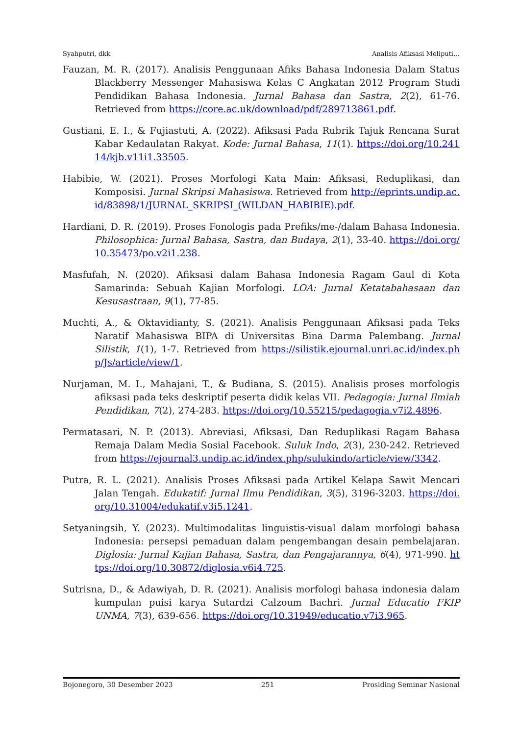Syahputri, dkk Analisis Afiksasi Meliputi…
Fauzan, M. R. (2017). Analisis Penggunaan Afiks Bahasa Indonesia Dalam Status Blackberry Messenger Mahasiswa Kelas C Angkatan 2012 Program Studi Pendidikan Bahasa Indonesia. Jurnal Bahasa dan Sastra, 2(2), 61-76. Retrieved from https://core.ac.uk/download/pdf/289713861.pdf.
Gustiani, E. I., & Fujiastuti, A. (2022). Afiksasi Pada Rubrik Tajuk Rencana Surat Kabar Kedaulatan Rakyat. Kode: Jurnal Bahasa, 11(1). https://doi.org/10.24114/kjb.v11i1.33505.
Habibie, W. (2021). Proses Morfologi Kata Main: Afiksasi, Reduplikasi, dan Komposisi. Jurnal Skripsi Mahasiswa. Retrieved from http://eprints.undip.ac.id/83898/1/JURNAL_SKRIPSI_(WILDAN_HABIBIE).pdf.
Hardiani, D. R. (2019). Proses Fonologis pada Prefiks/me-/dalam Bahasa Indonesia. Philosophica: Jurnal Bahasa, Sastra, dan Budaya, 2(1), 33-40. https://doi.org/10.35473/po.v2i1.238.
Masfufah, N. (2020). Afiksasi dalam Bahasa Indonesia Ragam Gaul di Kota Samarinda: Sebuah Kajian Morfologi. LOA: Jurnal Ketatabahasaan dan Kesusastraan, 9(1), 77-85.
Muchti, A., & Oktavidianty, S. (2021). Analisis Penggunaan Afiksasi pada Teks Naratif Mahasiswa BIPA di Universitas Bina Darma Palembang. Jurnal Silistik, 1(1), 1-7. Retrieved from https://silistik.ejournal.unri.ac.id/index.php/Js/article/view/1.
Nurjaman, M. I., Mahajani, T., & Budiana, S. (2015). Analisis proses morfologis afiksasi pada teks deskriptif peserta didik kelas VII. Pedagogia: Jurnal Ilmiah Pendidikan, 7(2), 274-283. https://doi.org/10.55215/pedagogia.v7i2.4896.
Permatasari, N. P. (2013). Abreviasi, Afiksasi, Dan Reduplikasi Ragam Bahasa Remaja Dalam Media Sosial Facebook. Suluk Indo, 2(3), 230-242. Retrieved from https://ejournal3.undip.ac.id/index.php/sulukindo/article/view/3342.
Putra, R. L. (2021). Analisis Proses Afiksasi pada Artikel Kelapa Sawit Mencari Jalan Tengah. Edukatif: Jurnal Ilmu Pendidikan, 3(5), 3196-3203. https://doi.org/10.31004/edukatif.v3i5.1241.
Setyaningsih, Y. (2023). Multimodalitas linguistis-visual dalam morfologi bahasa Indonesia: persepsi pemaduan dalam pengembangan desain pembelajaran. Diglosia: Jurnal Kajian Bahasa, Sastra, dan Pengajarannya, 6(4), 971-990. https://doi.org/10.30872/diglosia.v6i4.725.
Sutrisna, D., & Adawiyah, D. R. (2021). Analisis morfologi bahasa indonesia dalam kumpulan puisi karya Sutardzi Calzoum Bachri. Jurnal Educatio FKIP UNMA, 7(3), 639-656. https://doi.org/10.31949/educatio.v7i3.965.
Bojonegoro, 30 Desember 2023 251 Prosiding Seminar Nasional